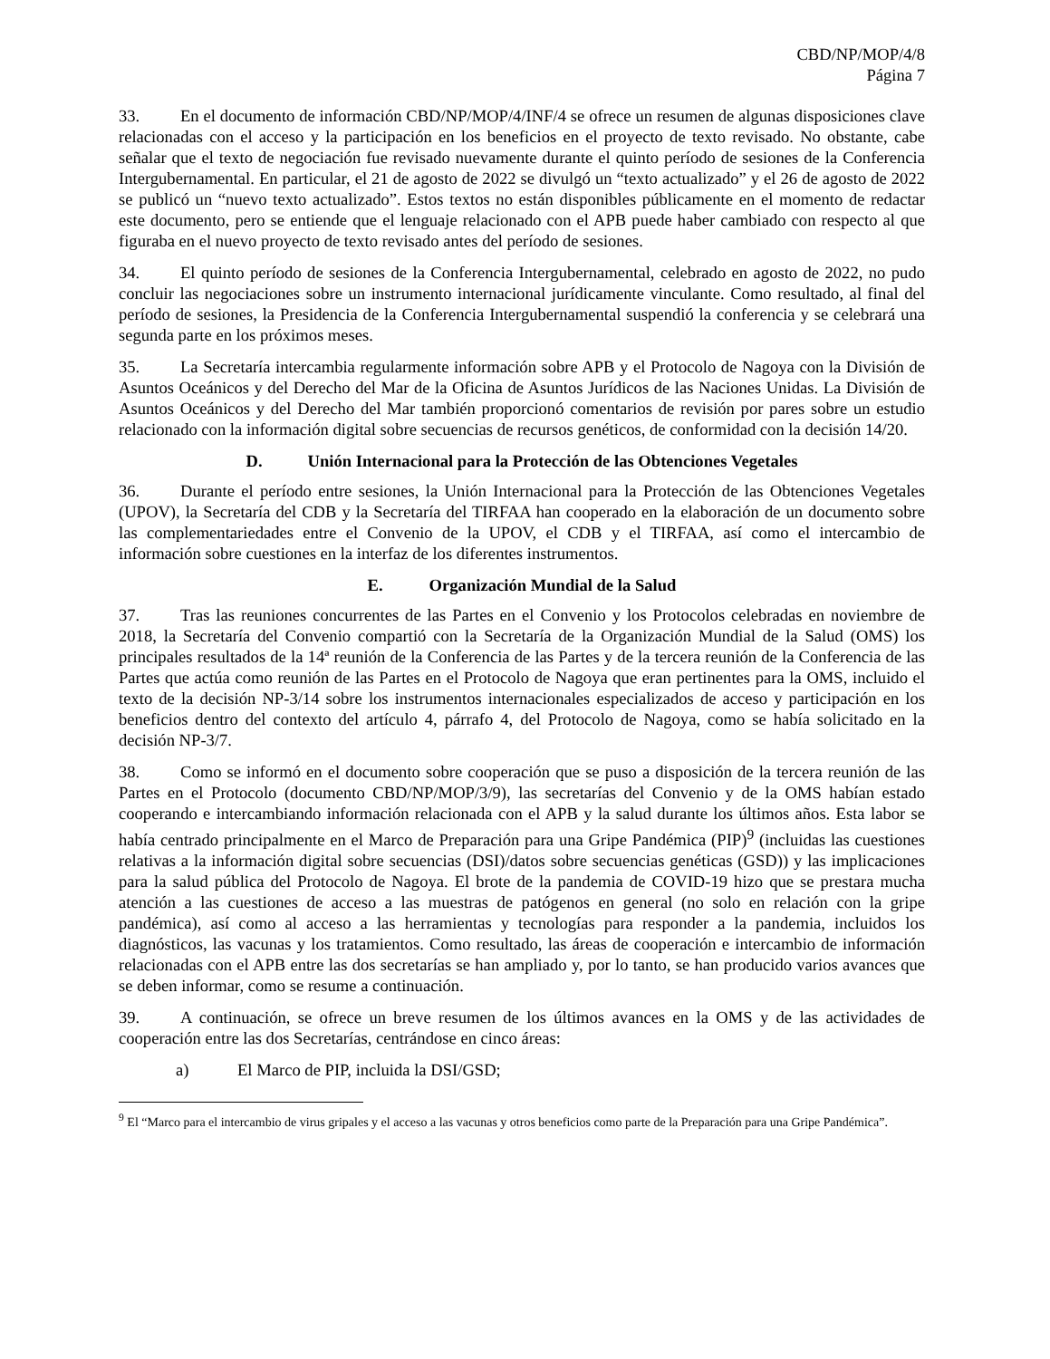CBD/NP/MOP/4/8
Página 7
33. En el documento de información CBD/NP/MOP/4/INF/4 se ofrece un resumen de algunas disposiciones clave relacionadas con el acceso y la participación en los beneficios en el proyecto de texto revisado. No obstante, cabe señalar que el texto de negociación fue revisado nuevamente durante el quinto período de sesiones de la Conferencia Intergubernamental. En particular, el 21 de agosto de 2022 se divulgó un “texto actualizado” y el 26 de agosto de 2022 se publicó un “nuevo texto actualizado”. Estos textos no están disponibles públicamente en el momento de redactar este documento, pero se entiende que el lenguaje relacionado con el APB puede haber cambiado con respecto al que figuraba en el nuevo proyecto de texto revisado antes del período de sesiones.
34. El quinto período de sesiones de la Conferencia Intergubernamental, celebrado en agosto de 2022, no pudo concluir las negociaciones sobre un instrumento internacional jurídicamente vinculante. Como resultado, al final del período de sesiones, la Presidencia de la Conferencia Intergubernamental suspendió la conferencia y se celebrará una segunda parte en los próximos meses.
35. La Secretaría intercambia regularmente información sobre APB y el Protocolo de Nagoya con la División de Asuntos Oceánicos y del Derecho del Mar de la Oficina de Asuntos Jurídicos de las Naciones Unidas. La División de Asuntos Oceánicos y del Derecho del Mar también proporcionó comentarios de revisión por pares sobre un estudio relacionado con la información digital sobre secuencias de recursos genéticos, de conformidad con la decisión 14/20.
D. Unión Internacional para la Protección de las Obtenciones Vegetales
36. Durante el período entre sesiones, la Unión Internacional para la Protección de las Obtenciones Vegetales (UPOV), la Secretaría del CDB y la Secretaría del TIRFAA han cooperado en la elaboración de un documento sobre las complementariedades entre el Convenio de la UPOV, el CDB y el TIRFAA, así como el intercambio de información sobre cuestiones en la interfaz de los diferentes instrumentos.
E. Organización Mundial de la Salud
37. Tras las reuniones concurrentes de las Partes en el Convenio y los Protocolos celebradas en noviembre de 2018, la Secretaría del Convenio compartió con la Secretaría de la Organización Mundial de la Salud (OMS) los principales resultados de la 14ª reunión de la Conferencia de las Partes y de la tercera reunión de la Conferencia de las Partes que actúa como reunión de las Partes en el Protocolo de Nagoya que eran pertinentes para la OMS, incluido el texto de la decisión NP-3/14 sobre los instrumentos internacionales especializados de acceso y participación en los beneficios dentro del contexto del artículo 4, párrafo 4, del Protocolo de Nagoya, como se había solicitado en la decisión NP-3/7.
38. Como se informó en el documento sobre cooperación que se puso a disposición de la tercera reunión de las Partes en el Protocolo (documento CBD/NP/MOP/3/9), las secretarías del Convenio y de la OMS habían estado cooperando e intercambiando información relacionada con el APB y la salud durante los últimos años. Esta labor se había centrado principalmente en el Marco de Preparación para una Gripe Pandémica (PIP)<sup>9</sup> (incluidas las cuestiones relativas a la información digital sobre secuencias (DSI)/datos sobre secuencias genéticas (GSD)) y las implicaciones para la salud pública del Protocolo de Nagoya. El brote de la pandemia de COVID-19 hizo que se prestara mucha atención a las cuestiones de acceso a las muestras de patógenos en general (no solo en relación con la gripe pandémica), así como al acceso a las herramientas y tecnologías para responder a la pandemia, incluidos los diagnósticos, las vacunas y los tratamientos. Como resultado, las áreas de cooperación e intercambio de información relacionadas con el APB entre las dos secretarías se han ampliado y, por lo tanto, se han producido varios avances que se deben informar, como se resume a continuación.
39. A continuación, se ofrece un breve resumen de los últimos avances en la OMS y de las actividades de cooperación entre las dos Secretarías, centrándose en cinco áreas:
a) El Marco de PIP, incluida la DSI/GSD;
<sup>9</sup> El “Marco para el intercambio de virus gripales y el acceso a las vacunas y otros beneficios como parte de la Preparación para una Gripe Pandémica”.